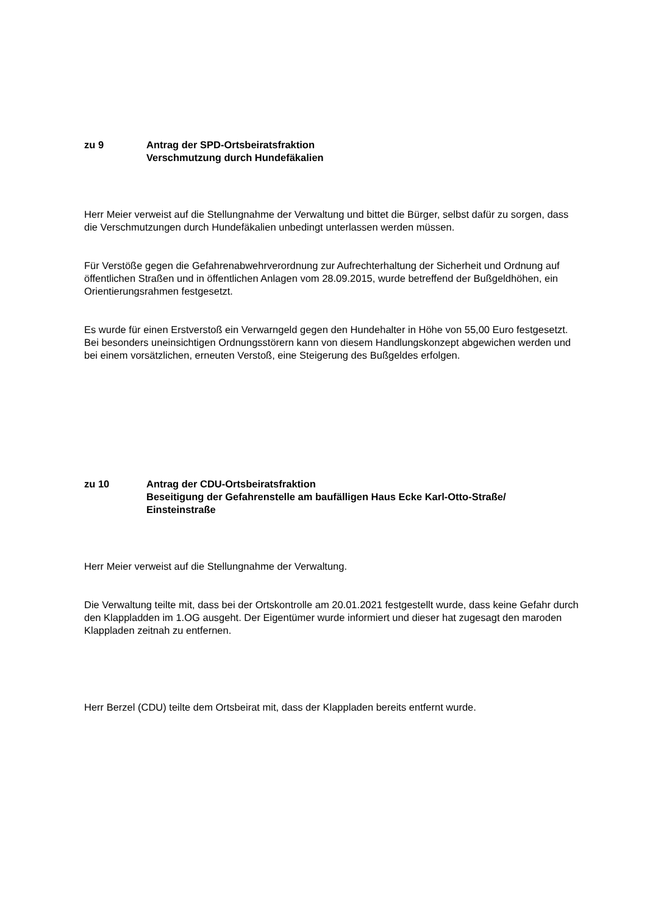zu 9 Antrag der SPD-Ortsbeiratsfraktion
Verschmutzung durch Hundefäkalien
Herr Meier verweist auf die Stellungnahme der Verwaltung und bittet die Bürger, selbst dafür zu sorgen, dass die Verschmutzungen durch Hundefäkalien unbedingt unterlassen werden müssen.
Für Verstöße gegen die Gefahrenabwehrverordnung zur Aufrechterhaltung der Sicherheit und Ordnung auf öffentlichen Straßen und in öffentlichen Anlagen vom 28.09.2015, wurde betreffend der Bußgeldhöhen, ein Orientierungsrahmen festgesetzt.
Es wurde für einen Erstverstoß ein Verwarngeld gegen den Hundehalter in Höhe von 55,00 Euro festgesetzt. Bei besonders uneinsichtigen Ordnungsstörern kann von diesem Handlungskonzept abgewichen werden und bei einem vorsätzlichen, erneuten Verstoß, eine Steigerung des Bußgeldes erfolgen.
zu 10 Antrag der CDU-Ortsbeiratsfraktion
Beseitigung der Gefahrenstelle am baufälligen Haus Ecke Karl-Otto-Straße/
Einsteinstraße
Herr Meier verweist auf die Stellungnahme der Verwaltung.
Die Verwaltung teilte mit, dass bei der Ortskontrolle am 20.01.2021 festgestellt wurde, dass keine Gefahr durch den Klappladden im 1.OG ausgeht. Der Eigentümer wurde informiert und dieser hat zugesagt den maroden Klappladen zeitnah zu entfernen.
Herr Berzel (CDU) teilte dem Ortsbeirat mit, dass der Klappladen bereits entfernt wurde.